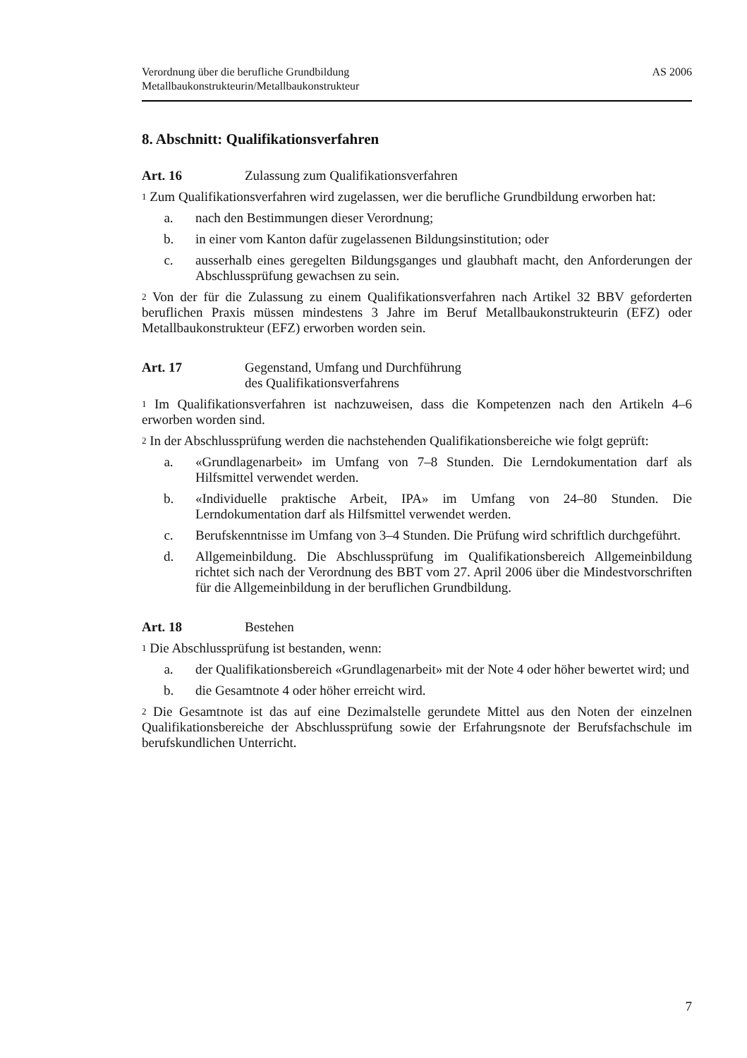Verordnung über die berufliche Grundbildung
Metallbaukonstrukteurin/Metallbaukonstrukteur
AS 2006
8. Abschnitt: Qualifikationsverfahren
Art. 16 Zulassung zum Qualifikationsverfahren
<sup>1</sup> Zum Qualifikationsverfahren wird zugelassen, wer die berufliche Grundbildung erworben hat:
a. nach den Bestimmungen dieser Verordnung;
b. in einer vom Kanton dafür zugelassenen Bildungsinstitution; oder
c. ausserhalb eines geregelten Bildungsganges und glaubhaft macht, den Anforderungen der Abschlussprüfung gewachsen zu sein.
<sup>2</sup> Von der für die Zulassung zu einem Qualifikationsverfahren nach Artikel 32 BBV geforderten beruflichen Praxis müssen mindestens 3 Jahre im Beruf Metallbaukon­strukteurin (EFZ) oder Metallbaukonstrukteur (EFZ) erworben worden sein.
Art. 17 Gegenstand, Umfang und Durchführung
des Qualifikationsverfahrens
<sup>1</sup> Im Qualifikationsverfahren ist nachzuweisen, dass die Kompetenzen nach den Artikeln 4–6 erworben worden sind.
<sup>2</sup> In der Abschlussprüfung werden die nachstehenden Qualifikationsbereiche wie folgt geprüft:
a. «Grundlagenarbeit» im Umfang von 7–8 Stunden. Die Lerndokumentation darf als Hilfsmittel verwendet werden.
b. «Individuelle praktische Arbeit, IPA» im Umfang von 24–80 Stunden. Die Lerndokumentation darf als Hilfsmittel verwendet werden.
c. Berufskenntnisse im Umfang von 3–4 Stunden. Die Prüfung wird schriftlich durchgeführt.
d. Allgemeinbildung. Die Abschlussprüfung im Qualifikationsbereich Allge­meinbildung richtet sich nach der Verordnung des BBT vom 27. April 2006 über die Mindestvorschriften für die Allgemeinbildung in der beruflichen Grundbildung.
Art. 18 Bestehen
<sup>1</sup> Die Abschlussprüfung ist bestanden, wenn:
a. der Qualifikationsbereich «Grundlagenarbeit» mit der Note 4 oder höher bewertet wird; und
b. die Gesamtnote 4 oder höher erreicht wird.
<sup>2</sup> Die Gesamtnote ist das auf eine Dezimalstelle gerundete Mittel aus den Noten der einzelnen Qualifikationsbereiche der Abschlussprüfung sowie der Erfahrungsnote der Berufsfachschule im berufskundlichen Unterricht.
7